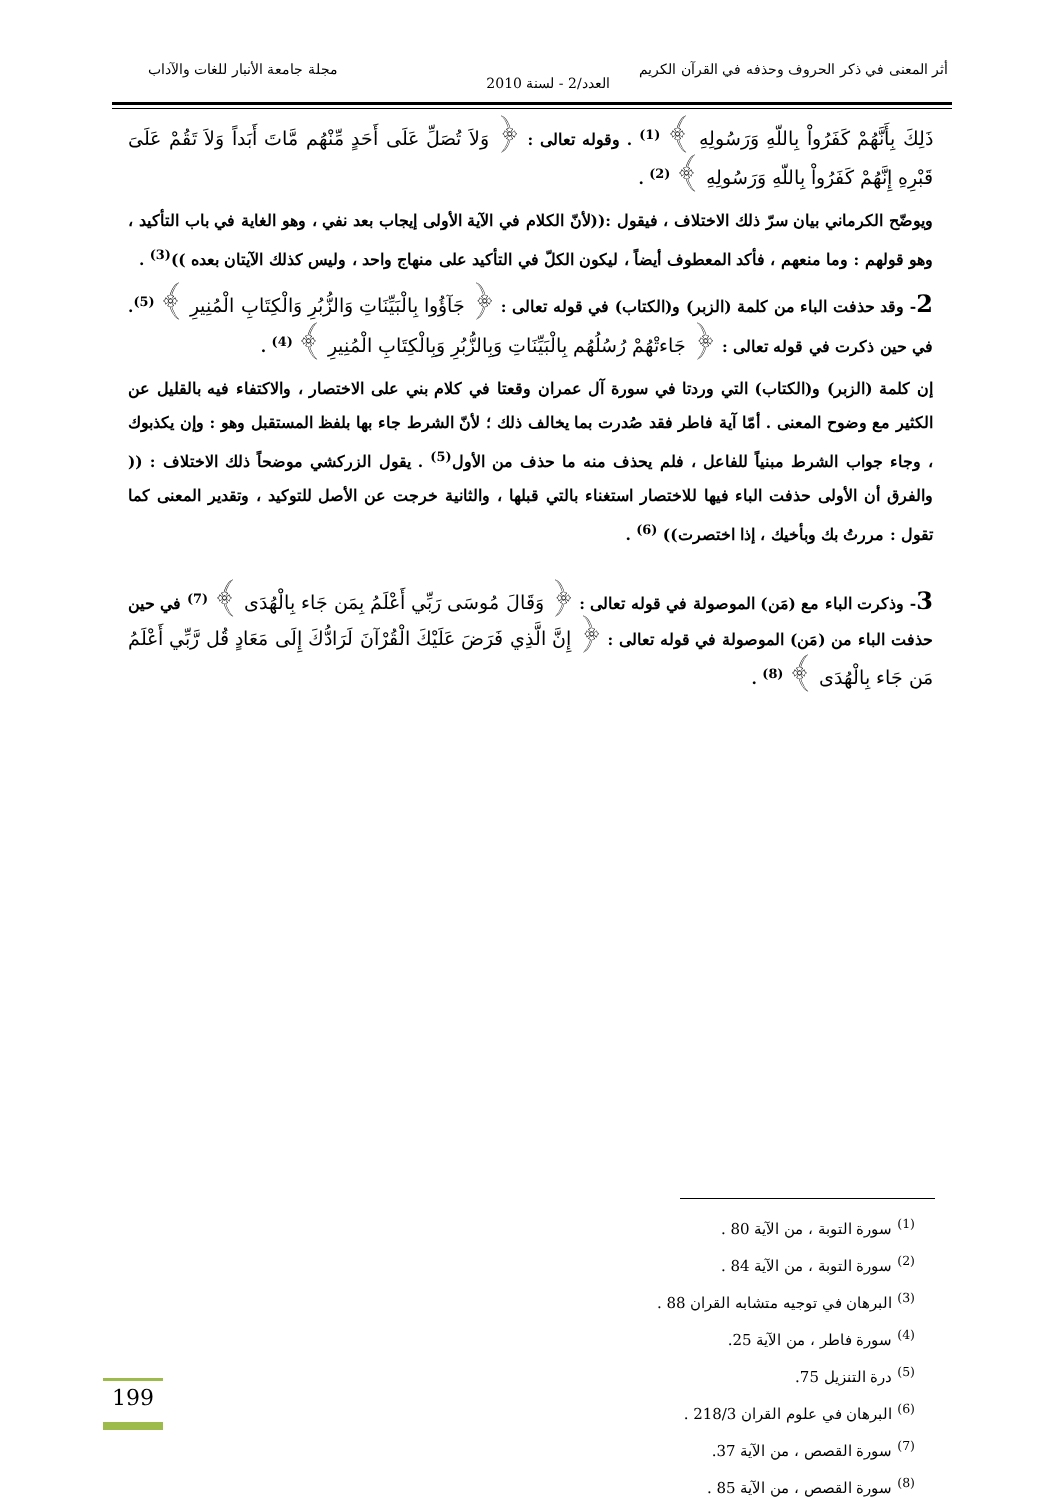أثر المعنى في ذكر الحروف وحذفه في القرآن الكريم مجلة جامعة الأنبار للغات والآداب
العدد/2 - لسنة 2010
ذَلِكَ بِأَنَّهُمْ كَفَرُواْ بِاللّهِ وَرَسُولِهِ ﴾ <sup>(1)</sup> . وقوله تعالى : ﴿ وَلاَ تُصَلِّ عَلَى أَحَدٍ مِّنْهُم مَّاتَ أَبَداً وَلاَ تَقُمْ عَلَىَ قَبْرِهِ إِنَّهُمْ كَفَرُواْ بِاللّهِ وَرَسُولِهِ ﴾ <sup>(2)</sup> .
ويوضّح الكرماني بيان سرّ ذلك الاختلاف ، فيقول :((لأنّ الكلام في الآية الأولى إيجاب بعد نفي ، وهو الغاية في باب التأكيد ، وهو قولهم : وما منعهم ، فأكد المعطوف أيضاً ، ليكون الكلّ في التأكيد على منهاج واحد ، وليس كذلك الآيتان بعده ))<sup>(3)</sup> .
2- وقد حذفت الباء من كلمة (الزبر) و(الكتاب) في قوله تعالى : ﴿ جَآؤُوا بِالْبَيِّنَاتِ وَالزُّبُرِ وَالْكِتَابِ الْمُنِيرِ ﴾ <sup>(5)</sup>. في حين ذكرت في قوله تعالى : ﴿ جَاءتْهُمْ رُسُلُهُم بِالْبَيِّنَاتِ وَبِالزُّبُرِ وَبِالْكِتَابِ الْمُنِيرِ ﴾ <sup>(4)</sup> .
إن كلمة (الزبر) و(الكتاب) التي وردتا في سورة آل عمران وقعتا في كلام بني على الاختصار ، والاكتفاء فيه بالقليل عن الكثير مع وضوح المعنى . أمّا آية فاطر فقد صُدرت بما يخالف ذلك ؛ لأنّ الشرط جاء بها بلفظ المستقبل وهو : وإن يكذبوك ، وجاء جواب الشرط مبنياً للفاعل ، فلم يحذف منه ما حذف من الأول<sup>(5)</sup> . يقول الزركشي موضحاً ذلك الاختلاف : (( والفرق أن الأولى حذفت الباء فيها للاختصار استغناء بالتي قبلها ، والثانية خرجت عن الأصل للتوكيد ، وتقدير المعنى كما تقول : مررتُ بك وبأخيك ، إذا اختصرت)) <sup>(6)</sup> .
3- وذكرت الباء مع (مَن) الموصولة في قوله تعالى : ﴿ وَقَالَ مُوسَى رَبِّي أَعْلَمُ بِمَن جَاء بِالْهُدَى ﴾ <sup>(7)</sup> في حين حذفت الباء من (مَن) الموصولة في قوله تعالى : ﴿ إِنَّ الَّذِي فَرَضَ عَلَيْكَ الْقُرْآنَ لَرَادُّكَ إِلَى مَعَادٍ قُل رَّبِّي أَعْلَمُ مَن جَاء بِالْهُدَى ﴾ <sup>(8)</sup> .
<sup>(1)</sup> سورة التوبة ، من الآية 80 .
<sup>(2)</sup> سورة التوبة ، من الآية 84 .
<sup>(3)</sup> البرهان في توجيه متشابه القران 88 .
<sup>(4)</sup> سورة فاطر ، من الآية 25.
<sup>(5)</sup> درة التنزيل 75.
<sup>(6)</sup> البرهان في علوم القران 218/3 .
<sup>(7)</sup> سورة القصص ، من الآية 37.
<sup>(8)</sup> سورة القصص ، من الآية 85 .
199